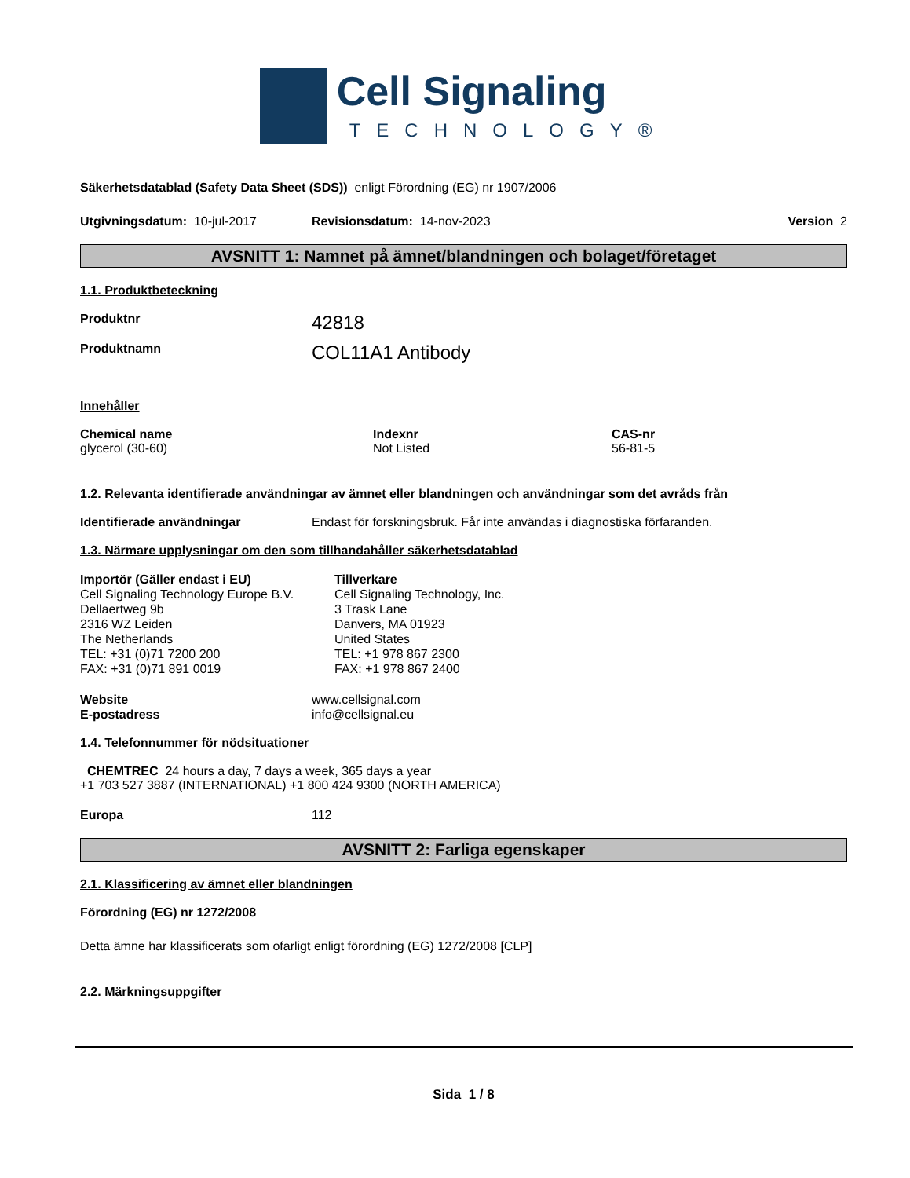Cell Signaling
TECHNOLOGY®
Säkerhetsdatablad (Safety Data Sheet (SDS)) enligt Förordning (EG) nr 1907/2006
Utgivningsdatum: 10-jul-2017 Revisionsdatum: 14-nov-2023 Version 2
AVSNITT 1: Namnet på ämnet/blandningen och bolaget/företaget
1.1. Produktbeteckning
Produktnr 42818
Produktnamn COL11A1 Antibody
Innehåller
Chemical name
glycerol (30-60)
Indexnr
Not Listed
CAS-nr
56-81-5
1.2. Relevanta identifierade användningar av ämnet eller blandningen och användningar som det avråds från
Identifierade användningar Endast för forskningsbruk. Får inte användas i diagnostiska förfaranden.
1.3. Närmare upplysningar om den som tillhandahåller säkerhetsdatablad
Importör (Gäller endast i EU)
Cell Signaling Technology Europe B.V.
Dellaertweg 9b
2316 WZ Leiden
The Netherlands
TEL: +31 (0)71 7200 200
FAX: +31 (0)71 891 0019
Tillverkare
Cell Signaling Technology, Inc.
3 Trask Lane
Danvers, MA 01923
United States
TEL: +1 978 867 2300
FAX: +1 978 867 2400
Website
E-postadress
www.cellsignal.com
info@cellsignal.eu
1.4. Telefonnummer för nödsituationer
CHEMTREC 24 hours a day, 7 days a week, 365 days a year
+1 703 527 3887 (INTERNATIONAL) +1 800 424 9300 (NORTH AMERICA)
Europa 112
AVSNITT 2: Farliga egenskaper
2.1. Klassificering av ämnet eller blandningen
Förordning (EG) nr 1272/2008
Detta ämne har klassificerats som ofarligt enligt förordning (EG) 1272/2008 [CLP]
2.2. Märkningsuppgifter
Sida 1 / 8